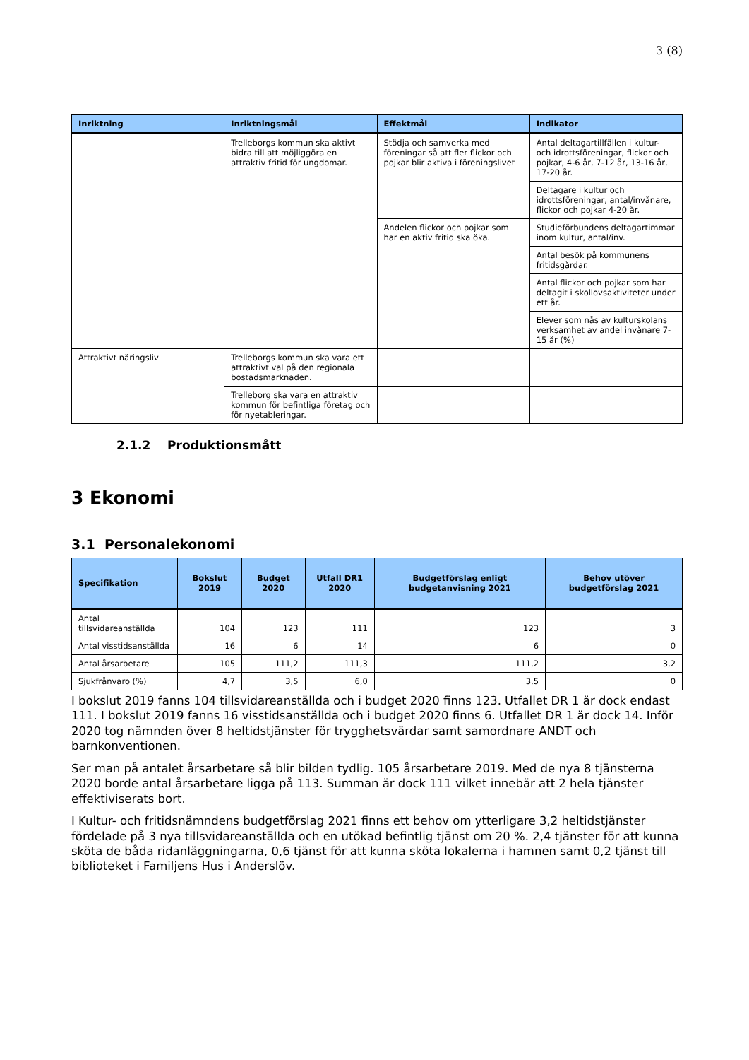3 (8)
| Inriktning | Inriktningsmål | Effektmål | Indikator |
| --- | --- | --- | --- |
| | Trelleborgs kommun ska aktivt bidra till att möjliggöra en attraktiv fritid för ungdomar. | Stödja och samverka med föreningar så att fler flickor och pojkar blir aktiva i föreningslivet | Antal deltagartillfällen i kultur- och idrottsföreningar, flickor och pojkar, 4-6 år, 7-12 år, 13-16 år, 17-20 år. |
| | | | Deltagare i kultur och idrottsföreningar, antal/invånare, flickor och pojkar 4-20 år. |
| | | Andelen flickor och pojkar som har en aktiv fritid ska öka. | Studieförbundens deltagartimmar inom kultur, antal/inv. |
| | | | Antal besök på kommunens fritidsgårdar. |
| | | | Antal flickor och pojkar som har deltagit i skollovsaktiviteter under ett år. |
| | | | Elever som nås av kulturskolans verksamhet av andel invånare 7-15 år (%) |
| Attraktivt näringsliv | Trelleborgs kommun ska vara ett attraktivt val på den regionala bostadsmarknaden. | | |
| | Trelleborg ska vara en attraktiv kommun för befintliga företag och för nyetableringar. | | |
2.1.2 Produktionsmått
3 Ekonomi
3.1 Personalekonomi
| Specifikation | Bokslut 2019 | Budget 2020 | Utfall DR1 2020 | Budgetförslag enligt budgetanvisning 2021 | Behov utöver budgetförslag 2021 |
| --- | --- | --- | --- | --- | --- |
| Antal tillsvidareanställda | 104 | 123 | 111 | 123 | 3 |
| Antal visstidsanställda | 16 | 6 | 14 | 6 | 0 |
| Antal årsarbetare | 105 | 111,2 | 111,3 | 111,2 | 3,2 |
| Sjukfrånvaro (%) | 4,7 | 3,5 | 6,0 | 3,5 | 0 |
I bokslut 2019 fanns 104 tillsvidareanställda och i budget 2020 finns 123. Utfallet DR 1 är dock endast 111. I bokslut 2019 fanns 16 visstidsanställda och i budget 2020 finns 6. Utfallet DR 1 är dock 14. Inför 2020 tog nämnden över 8 heltidstjänster för trygghetsvärdar samt samordnare ANDT och barnkonventionen.
Ser man på antalet årsarbetare så blir bilden tydlig. 105 årsarbetare 2019. Med de nya 8 tjänsterna 2020 borde antal årsarbetare ligga på 113. Summan är dock 111 vilket innebär att 2 hela tjänster effektiviserats bort.
I Kultur- och fritidsnämndens budgetförslag 2021 finns ett behov om ytterligare 3,2 heltidstjänster fördelade på 3 nya tillsvidareanställda och en utökad befintlig tjänst om 20 %. 2,4 tjänster för att kunna sköta de båda ridanläggningarna, 0,6 tjänst för att kunna sköta lokalerna i hamnen samt 0,2 tjänst till biblioteket i Familjens Hus i Anderslöv.